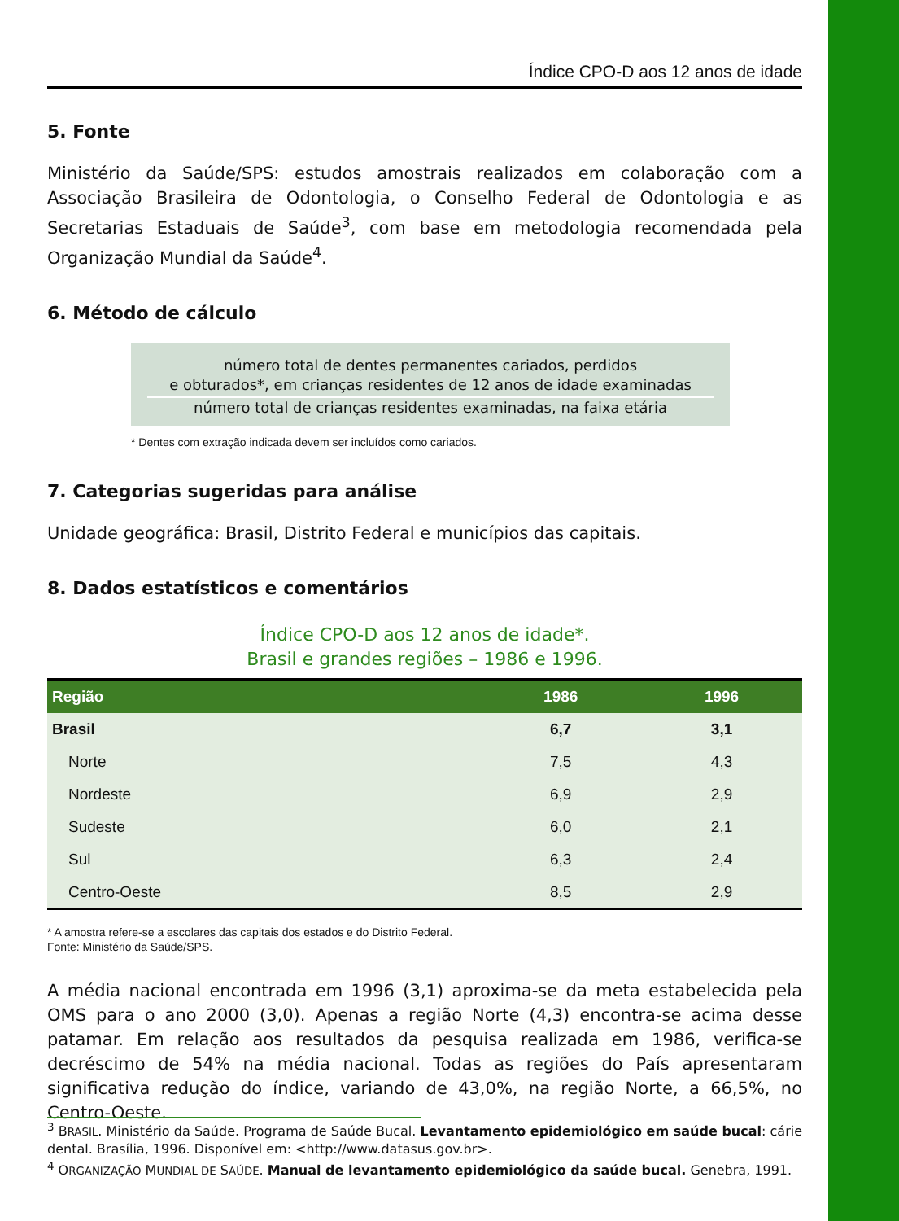Índice CPO-D aos 12 anos de idade
5. Fonte
Ministério da Saúde/SPS: estudos amostrais realizados em colaboração com a Associação Brasileira de Odontologia, o Conselho Federal de Odontologia e as Secretarias Estaduais de Saúde<sup>3</sup>, com base em metodologia recomendada pela Organização Mundial da Saúde<sup>4</sup>.
6. Método de cálculo
número total de dentes permanentes cariados, perdidos
e obturados*, em crianças residentes de 12 anos de idade examinadas
número total de crianças residentes examinadas, na faixa etária
* Dentes com extração indicada devem ser incluídos como cariados.
7. Categorias sugeridas para análise
Unidade geográfica: Brasil, Distrito Federal e municípios das capitais.
8. Dados estatísticos e comentários
Índice CPO-D aos 12 anos de idade*.
Brasil e grandes regiões – 1986 e 1996.
| Região | 1986 | 1996 |
| --- | --- | --- |
| Brasil | 6,7 | 3,1 |
| Norte | 7,5 | 4,3 |
| Nordeste | 6,9 | 2,9 |
| Sudeste | 6,0 | 2,1 |
| Sul | 6,3 | 2,4 |
| Centro-Oeste | 8,5 | 2,9 |
* A amostra refere-se a escolares das capitais dos estados e do Distrito Federal.
Fonte: Ministério da Saúde/SPS.
A média nacional encontrada em 1996 (3,1) aproxima-se da meta estabelecida pela OMS para o ano 2000 (3,0). Apenas a região Norte (4,3) encontra-se acima desse patamar. Em relação aos resultados da pesquisa realizada em 1986, verifica-se decréscimo de 54% na média nacional. Todas as regiões do País apresentaram significativa redução do índice, variando de 43,0%, na região Norte, a 66,5%, no Centro-Oeste.
<sup>3</sup> BRASIL. Ministério da Saúde. Programa de Saúde Bucal. Levantamento epidemiológico em saúde bucal: cárie dental. Brasília, 1996. Disponível em: <http://www.datasus.gov.br>.
<sup>4</sup> ORGANIZAÇÃO MUNDIAL DE SAÚDE. Manual de levantamento epidemiológico da saúde bucal. Genebra, 1991.